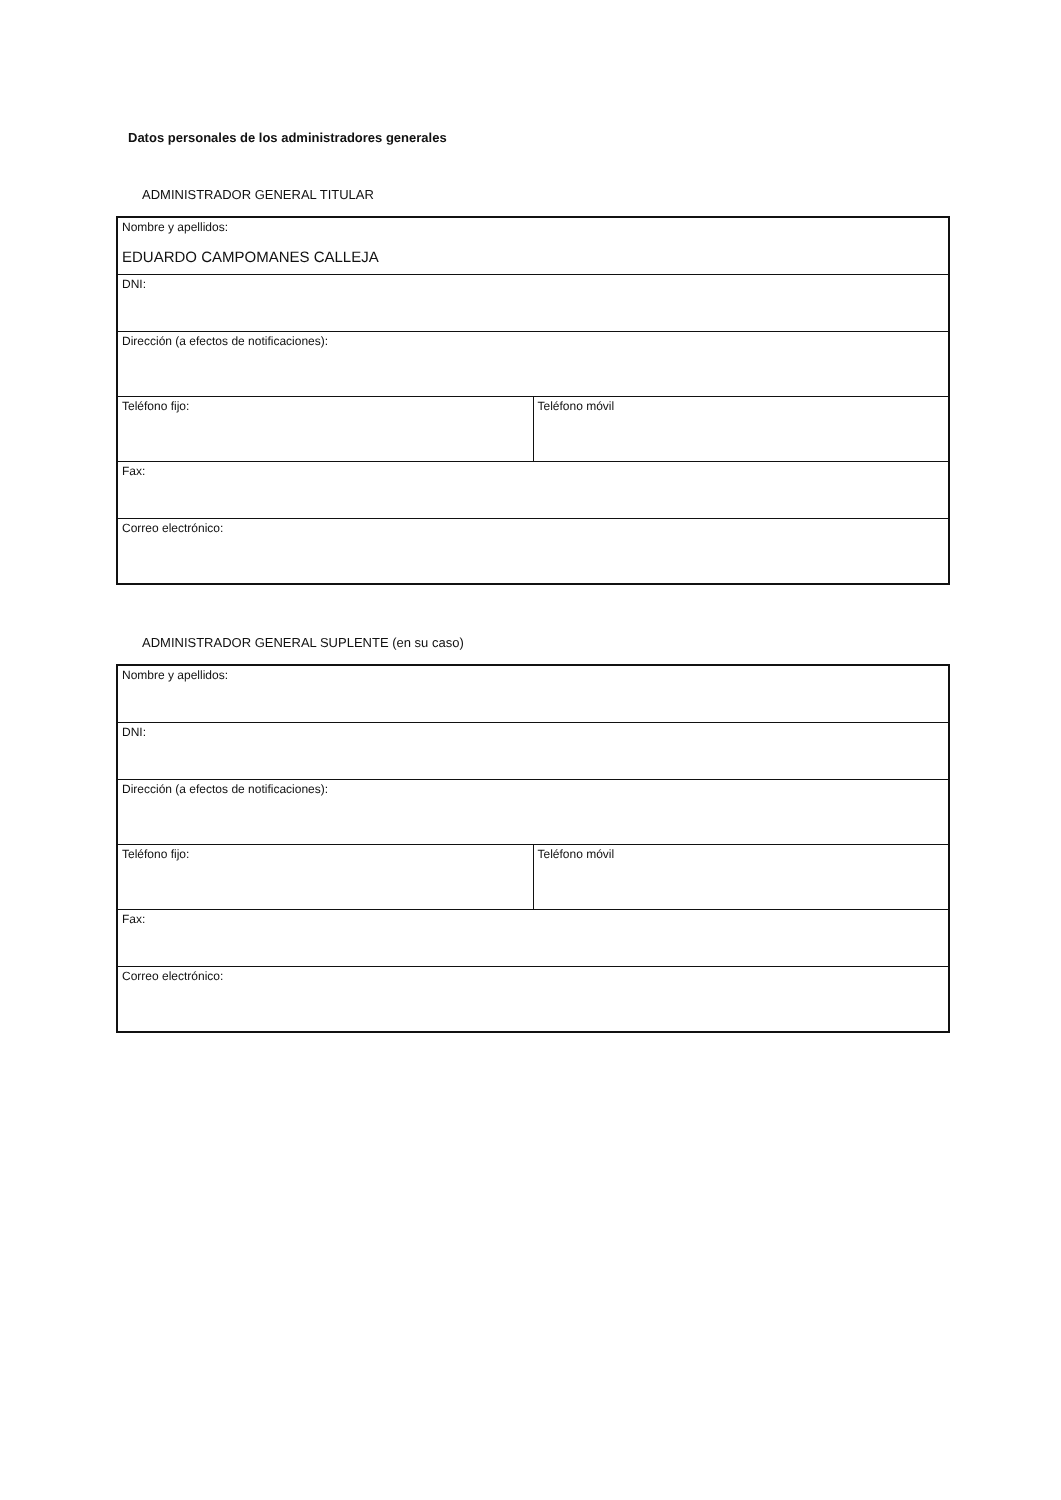Datos personales de los administradores generales
ADMINISTRADOR GENERAL TITULAR
| Nombre y apellidos: EDUARDO CAMPOMANES CALLEJA | |
| DNI: | |
| Dirección (a efectos de notificaciones): | |
| Teléfono fijo: | Teléfono móvil |
| Fax: | |
| Correo electrónico: | |
ADMINISTRADOR GENERAL SUPLENTE (en su caso)
| Nombre y apellidos: | |
| DNI: | |
| Dirección (a efectos de notificaciones): | |
| Teléfono fijo: | Teléfono móvil |
| Fax: | |
| Correo electrónico: | |